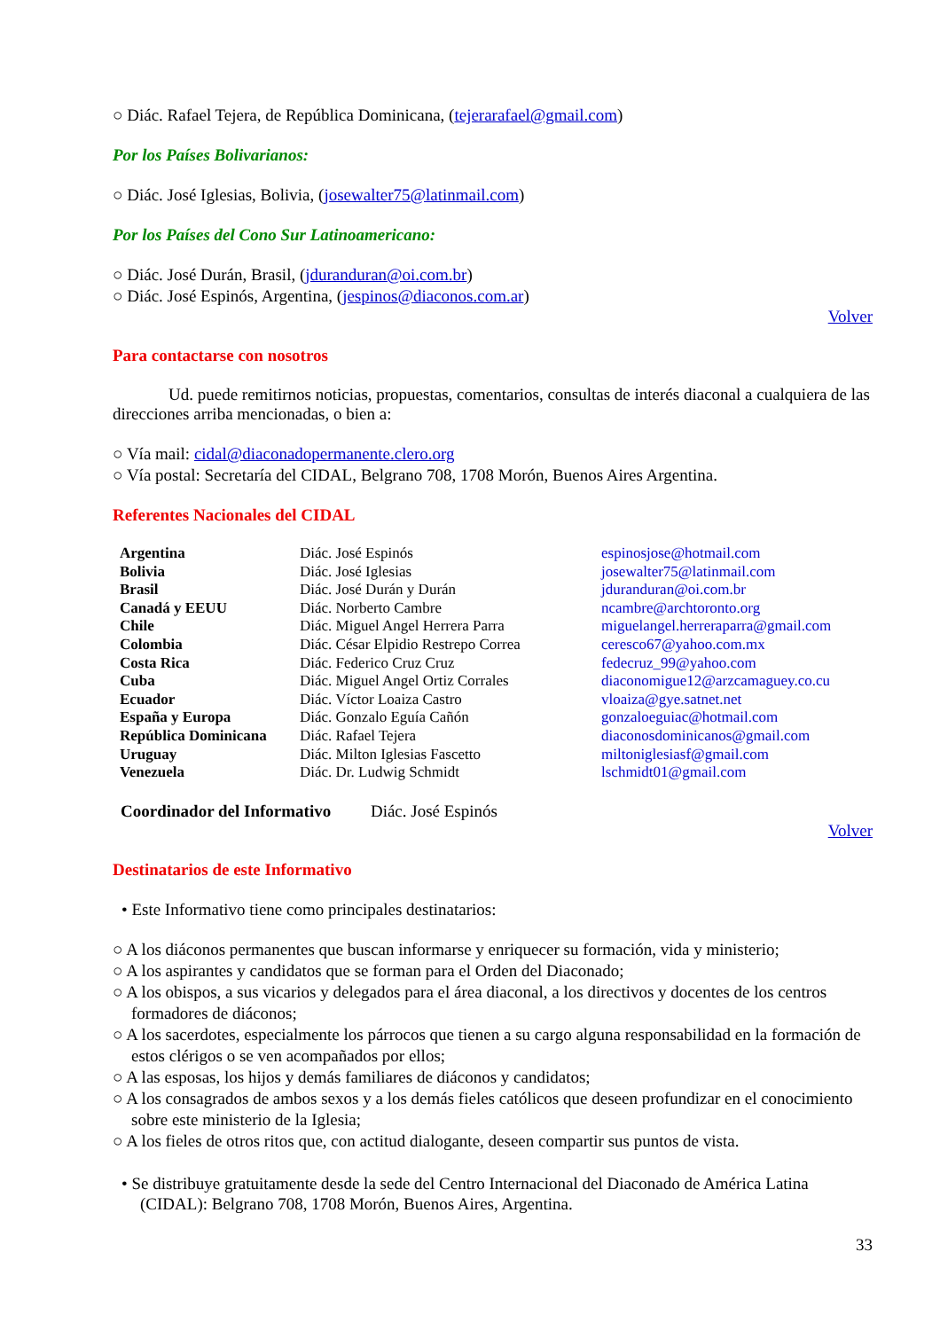○ Diác. Rafael Tejera, de República Dominicana, (tejerarafael@gmail.com)
Por los Países Bolivarianos:
○ Diác. José Iglesias, Bolivia, (josewalter75@latinmail.com)
Por los Países del Cono Sur Latinoamericano:
○ Diác. José Durán, Brasil, (jduranduran@oi.com.br)
○ Diác. José Espinós, Argentina, (jespinos@diaconos.com.ar)
Volver
Para contactarse con nosotros
Ud. puede remitirnos noticias, propuestas, comentarios, consultas de interés diaconal a cualquiera de las direcciones arriba mencionadas, o bien a:
○ Vía mail: cidal@diaconadopermanente.clero.org
○ Vía postal: Secretaría del CIDAL, Belgrano 708, 1708 Morón, Buenos Aires Argentina.
Referentes Nacionales del CIDAL
| Argentina | Diác. José Espinós | espinosjose@hotmail.com |
| Bolivia | Diác. José Iglesias | josewalter75@latinmail.com |
| Brasil | Diác. José Durán y Durán | jduranduran@oi.com.br |
| Canadá y EEUU | Diác. Norberto Cambre | ncambre@archtoronto.org |
| Chile | Diác. Miguel Angel Herrera Parra | miguelangel.herreraparra@gmail.com |
| Colombia | Diác. César Elpidio Restrepo Correa | ceresco67@yahoo.com.mx |
| Costa Rica | Diác. Federico Cruz Cruz | fedecruz_99@yahoo.com |
| Cuba | Diác. Miguel Angel Ortiz Corrales | diaconomigue12@arzcamaguey.co.cu |
| Ecuador | Diác. Víctor Loaiza Castro | vloaiza@gye.satnet.net |
| España y Europa | Diác. Gonzalo Eguía Cañón | gonzaloeguiac@hotmail.com |
| República Dominicana | Diác. Rafael Tejera | diaconosdominicanos@gmail.com |
| Uruguay | Diác. Milton Iglesias Fascetto | miltoniglesiasf@gmail.com |
| Venezuela | Diác. Dr. Ludwig Schmidt | lschmidt01@gmail.com |
Coordinador del Informativo Diác. José Espinós
Volver
Destinatarios de este Informativo
• Este Informativo tiene como principales destinatarios:
○ A los diáconos permanentes que buscan informarse y enriquecer su formación, vida y ministerio;
○ A los aspirantes y candidatos que se forman para el Orden del Diaconado;
○ A los obispos, a sus vicarios y delegados para el área diaconal, a los directivos y docentes de los centros formadores de diáconos;
○ A los sacerdotes, especialmente los párrocos que tienen a su cargo alguna responsabilidad en la formación de estos clérigos o se ven acompañados por ellos;
○ A las esposas, los hijos y demás familiares de diáconos y candidatos;
○ A los consagrados de ambos sexos y a los demás fieles católicos que deseen profundizar en el conocimiento sobre este ministerio de la Iglesia;
○ A los fieles de otros ritos que, con actitud dialogante, deseen compartir sus puntos de vista.
• Se distribuye gratuitamente desde la sede del Centro Internacional del Diaconado de América Latina (CIDAL): Belgrano 708, 1708 Morón, Buenos Aires, Argentina.
33